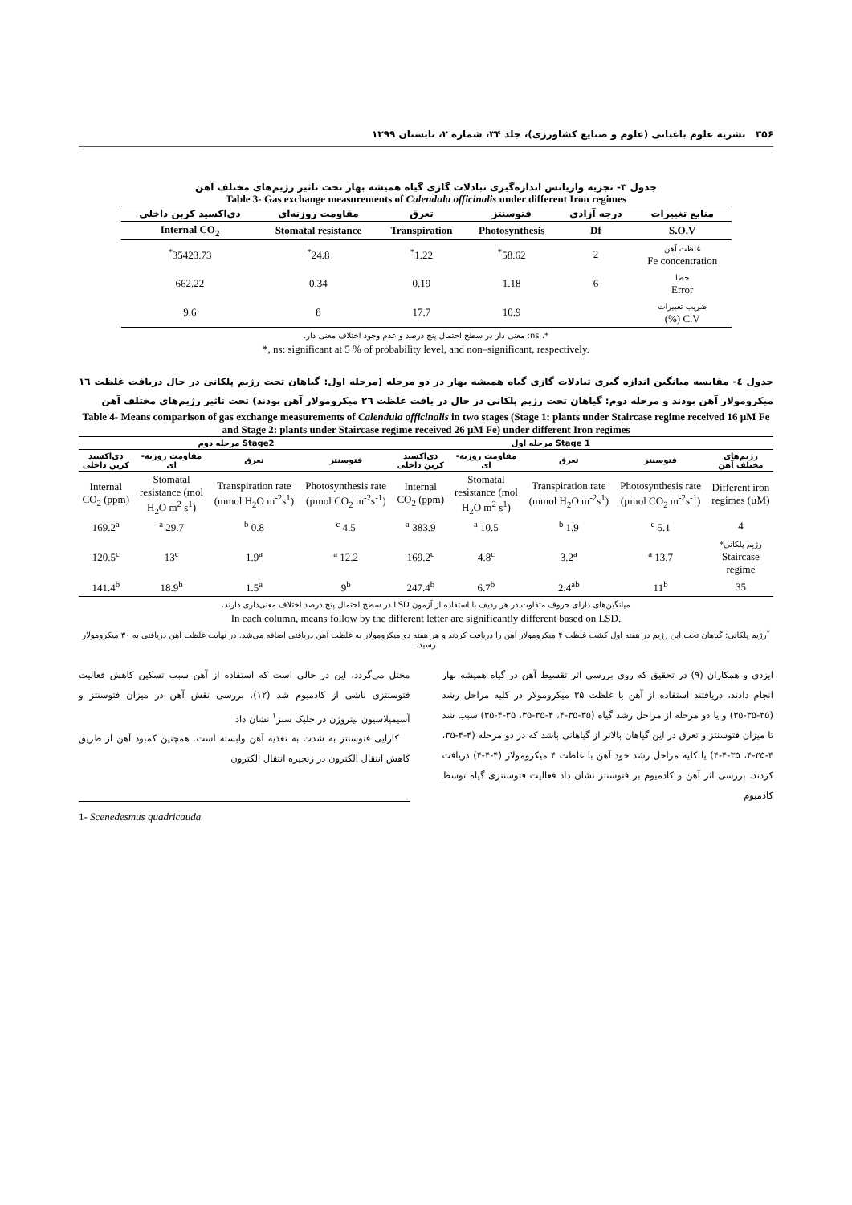۳۵۶ نشریه علوم باغبانی (علوم و صنایع کشاورزی)، جلد ۳۴، شماره ۲، تابستان ۱۳۹۹
جدول ۳- تجزیه واریانس اندازه‌گیری تبادلات گازی گیاه همیشه بهار تحت تاثیر رژیم‌های مختلف آهن
Table 3- Gas exchange measurements of Calendula officinalis under different Iron regimes
| منابع تغییرات | درجه آزادی | فتوسنتز | تعرق | مقاومت روزنه‌ای | دی‌اکسید کربن داخلی |
| --- | --- | --- | --- | --- | --- |
| S.O.V | Df | Photosynthesis | Transpiration | Stomatal resistance | Internal CO<sub>2</sub> |
| غلظت آهن Fe concentration | 2 | 58.62<sup>*</sup> | 1.22<sup>*</sup> | 24.8<sup>*</sup> | 35423.73<sup>*</sup> |
| خطا Error | 6 | 1.18 | 0.19 | 0.34 | 662.22 |
| ضریب تغییرات C.V (%) | | 10.9 | 17.7 | 8 | 9.6 |
*، ns: معنی دار در سطح احتمال پنج درصد و عدم وجود اختلاف معنی دار.
*, ns: significant at 5 % of probability level, and non–significant, respectively.
جدول ٤- مقایسه میانگین اندازه گیری تبادلات گازی گیاه همیشه بهار در دو مرحله (مرحله اول: گیاهان تحت رژیم پلکانی در حال دریافت غلظت ١٦ میکرومولار آهن بودند و مرحله دوم: گیاهان تحت رژیم پلکانی در حال در یافت غلظت ٢٦ میکرومولار آهن بودند) تحت تاثیر رژیم‌های مختلف آهن
Table 4- Means comparison of gas exchange measurements of Calendula officinalis in two stages (Stage 1: plants under Staircase regime received 16 µM Fe and Stage 2: plants under Staircase regime received 26 µM Fe) under different Iron regimes
| | Stage 1 مرحله اول | | | | Stage2 مرحله دوم | | | |
| --- | --- | --- | --- | --- | --- | --- | --- | --- |
| رژیم‌های مختلف آهن | فتوسنتز | تعرق | مقاومت روزنه-ای | دی‌اکسید کربن داخلی | فتوسنتز | تعرق | مقاومت روزنه-ای | دی‌اکسید کربن داخلی |
| Different iron regimes (µM) | Photosynthesis rate (µmol CO<sub>2</sub> m<sup>-2</sup>s<sup>-1</sup>) | Transpiration rate (mmol H<sub>2</sub>O m<sup>-2</sup>s<sup>1</sup>) | Stomatal resistance (mol H<sub>2</sub>O m<sup>2</sup> s<sup>1</sup>) | Internal CO<sub>2</sub> (ppm) | Photosynthesis rate (µmol CO<sub>2</sub> m<sup>-2</sup>s<sup>-1</sup>) | Transpiration rate (mmol H<sub>2</sub>O m<sup>-2</sup>s<sup>1</sup>) | Stomatal resistance (mol H<sub>2</sub>O m<sup>2</sup> s<sup>1</sup>) | Internal CO<sub>2</sub> (ppm) |
| 4 | 5.1 <sup>c</sup> | 1.9 <sup>b</sup> | 10.5 <sup>a</sup> | 383.9 <sup>a</sup> | 4.5 <sup>c</sup> | 0.8 <sup>b</sup> | 29.7 <sup>a</sup> | 169.2<sup>a</sup> |
| رژیم پلکانی* Staircase regime | 13.7 <sup>a</sup> | 3.2<sup>a</sup> | 4.8<sup>c</sup> | 169.2<sup>c</sup> | 12.2 <sup>a</sup> | 1.9<sup>a</sup> | 13<sup>c</sup> | 120.5<sup>c</sup> |
| 35 | 11<sup>b</sup> | 2.4<sup>ab</sup> | 6.7<sup>b</sup> | 247.4<sup>b</sup> | 9<sup>b</sup> | 1.5<sup>a</sup> | 18.9<sup>b</sup> | 141.4<sup>b</sup> |
میانگین‌های دارای حروف متفاوت در هر ردیف با استفاده از آزمون LSD در سطح احتمال پنج درصد اختلاف معنی‌داری دارند.
In each column, means follow by the different letter are significantly different based on LSD.
<sup>*</sup> رژیم پلکانی: گیاهان تحت این رژیم در هفته اول کشت غلظت ۴ میکرومولار آهن را دریافت کردند و هر هفته دو میکرومولار به غلظت آهن دریافتی اضافه می‌شد. در نهایت غلظت آهن دریافتی به ۳۰ میکرومولار رسید.
ایزدی و همکاران (۹) در تحقیق که روی بررسی اثر تقسیط آهن در گیاه همیشه بهار انجام دادند، دریافتند استفاده از آهن با غلظت ۳۵ میکرومولار در کلیه مراحل رشد (۳۵-۳۵-۳۵) و یا دو مرحله از مراحل رشد گیاه (۳۵-۳۵-۴، ۴-۳۵-۳۵، ۳۵-۴-۳۵) سبب شد تا میزان فتوسنتز و تعرق در این گیاهان بالاتر از گیاهانی باشد که در دو مرحله (۴-۴-۳۵، ۴-۳۵-۴، ۳۵-۴-۴) یا کلیه مراحل رشد خود آهن با غلظت ۴ میکرومولار (۴-۴-۴) دریافت کردند. بررسی اثر آهن و کادمیوم بر فتوسنتز نشان داد فعالیت فتوسنتزی گیاه توسط کادمیوم
مختل می‌گردد، این در حالی است که استفاده از آهن سبب تسکین کاهش فعالیت فتوسنتزی ناشی از کادمیوم شد (۱۲). بررسی نقش آهن در میزان فتوسنتز و آسیمیلاسیون نیتروژن در جلبک سبز<sup>۱</sup> نشان داد
کارایی فتوسنتز به شدت به تغذیه آهن وابسته است. همچنین کمبود آهن از طریق کاهش انتقال الکترون در زنجیره انتقال الکترون
1- Scenedesmus quadricauda